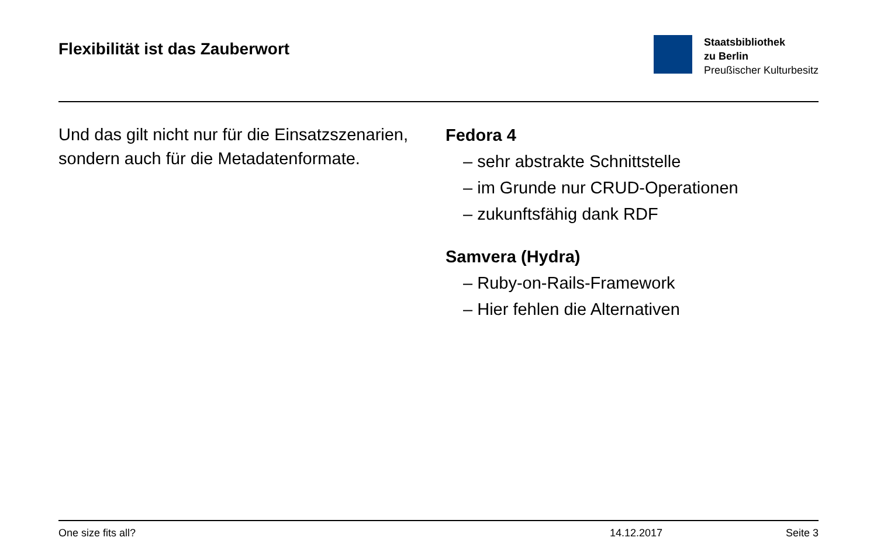Flexibilität ist das Zauberwort
Staatsbibliothek
zu Berlin
Preußischer Kulturbesitz
Und das gilt nicht nur für die Einsatzszenarien, sondern auch für die Metadatenformate.
Fedora 4
– sehr abstrakte Schnittstelle
– im Grunde nur CRUD-Operationen
– zukunftsfähig dank RDF
Samvera (Hydra)
– Ruby-on-Rails-Framework
– Hier fehlen die Alternativen
One size fits all? 14.12.2017 Seite 3